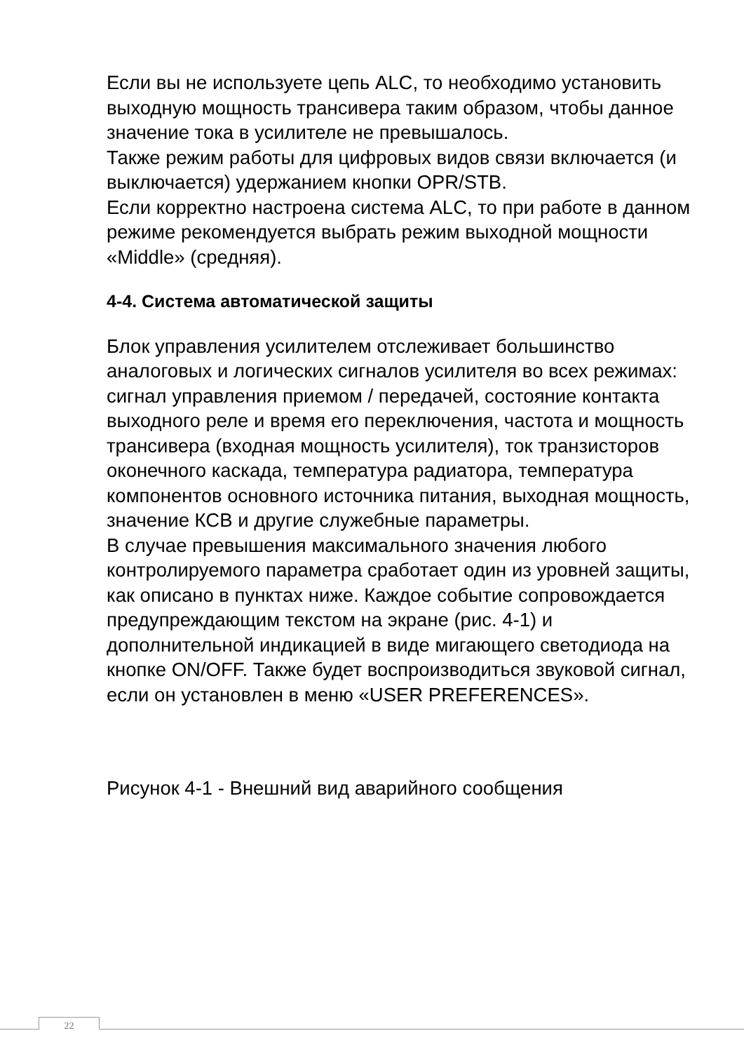Если вы не используете цепь ALC, то необходимо установить выходную мощность трансивера таким образом, чтобы данное значение тока в усилителе не превышалось.
Также режим работы для цифровых видов связи включается (и выключается) удержанием кнопки OPR/STB.
Если корректно настроена система ALC, то при работе в данном режиме рекомендуется выбрать режим выходной мощности «Middle» (средняя).
4-4. Система автоматической защиты
Блок управления усилителем отслеживает большинство аналоговых и логических сигналов усилителя во всех режимах: сигнал управления приемом / передачей, состояние контакта выходного реле и время его переключения, частота и мощность трансивера (входная мощность усилителя), ток транзисторов оконечного каскада, температура радиатора, температура компонентов основного источника питания, выходная мощность, значение КСВ и другие служебные параметры.
В случае превышения максимального значения любого контролируемого параметра сработает один из уровней защиты, как описано в пунктах ниже. Каждое событие сопровождается предупреждающим текстом на экране (рис. 4-1) и дополнительной индикацией в виде мигающего светодиода на кнопке ON/OFF. Также будет воспроизводиться звуковой сигнал, если он установлен в меню «USER PREFERENCES».
Рисунок 4-1 - Внешний вид аварийного сообщения
22